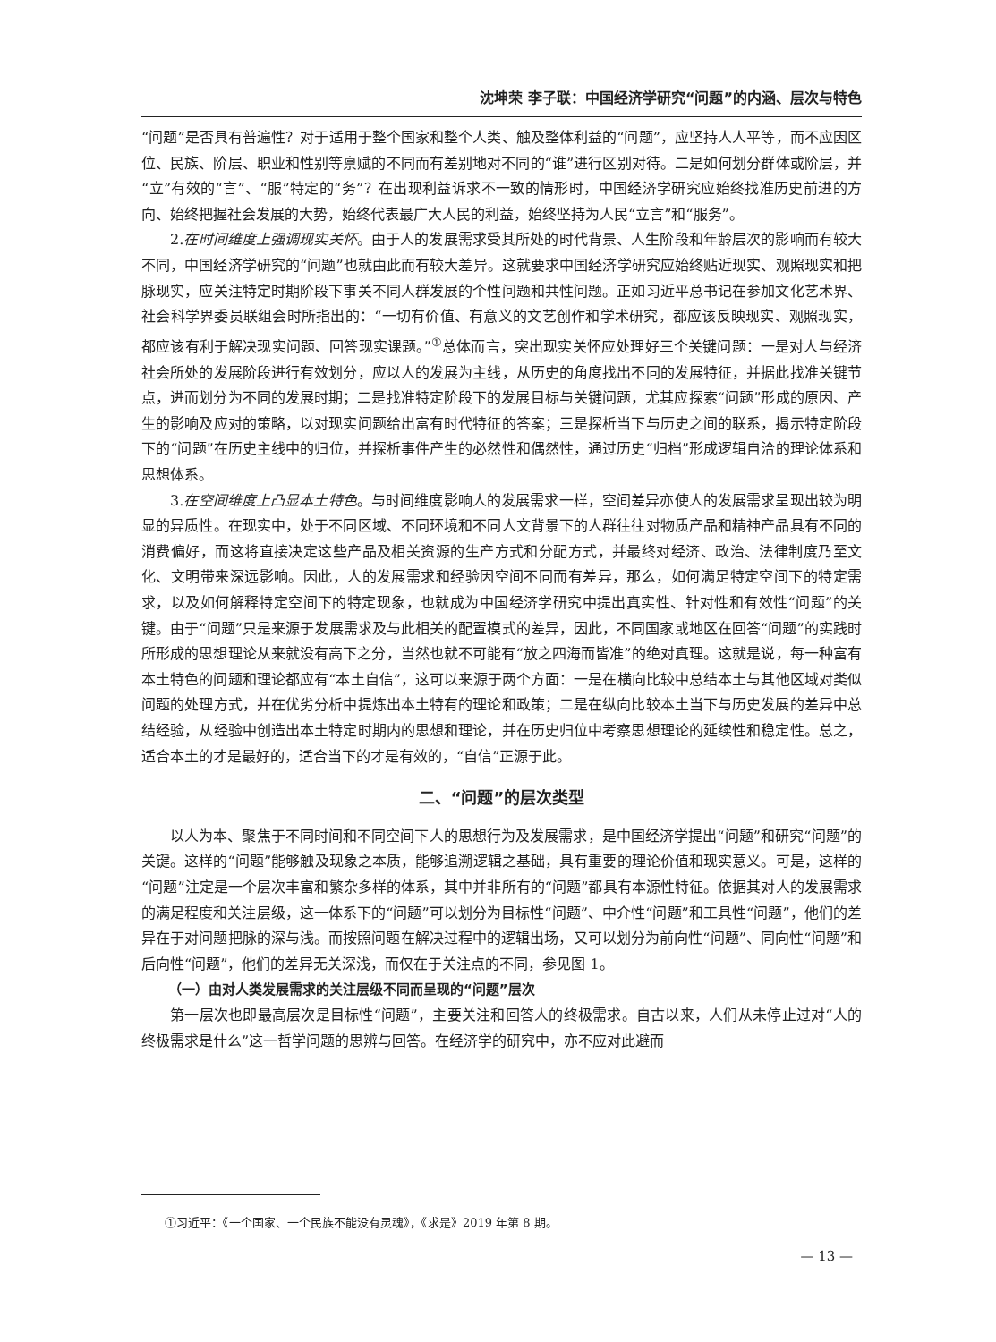沈坤荣 李子联：中国经济学研究“问题”的内涵、层次与特色
“问题”是否具有普遍性？对于适用于整个国家和整个人类、触及整体利益的“问题”，应坚持人人平等，而不应因区位、民族、阶层、职业和性别等禀赋的不同而有差别地对不同的“谁”进行区别对待。二是如何划分群体或阶层，并“立”有效的“言”、“服”特定的“务”？在出现利益诉求不一致的情形时，中国经济学研究应始终找准历史前进的方向、始终把握社会发展的大势，始终代表最广大人民的利益，始终坚持为人民“立言”和“服务”。
2.在时间维度上强调现实关怀。由于人的发展需求受其所处的时代背景、人生阶段和年龄层次的影响而有较大不同，中国经济学研究的“问题”也就由此而有较大差异。这就要求中国经济学研究应始终贴近现实、观照现实和把脉现实，应关注特定时期阶段下事关不同人群发展的个性问题和共性问题。正如习近平总书记在参加文化艺术界、社会科学界委员联组会时所指出的：“一切有价值、有意义的文艺创作和学术研究，都应该反映现实、观照现实，都应该有利于解决现实问题、回答现实课题。”<sup>①</sup>总体而言，突出现实关怀应处理好三个关键问题：一是对人与经济社会所处的发展阶段进行有效划分，应以人的发展为主线，从历史的角度找出不同的发展特征，并据此找准关键节点，进而划分为不同的发展时期；二是找准特定阶段下的发展目标与关键问题，尤其应探索“问题”形成的原因、产生的影响及应对的策略，以对现实问题给出富有时代特征的答案；三是探析当下与历史之间的联系，揭示特定阶段下的“问题”在历史主线中的归位，并探析事件产生的必然性和偶然性，通过历史“归档”形成逻辑自洽的理论体系和思想体系。
3.在空间维度上凸显本土特色。与时间维度影响人的发展需求一样，空间差异亦使人的发展需求呈现出较为明显的异质性。在现实中，处于不同区域、不同环境和不同人文背景下的人群往往对物质产品和精神产品具有不同的消费偏好，而这将直接决定这些产品及相关资源的生产方式和分配方式，并最终对经济、政治、法律制度乃至文化、文明带来深远影响。因此，人的发展需求和经验因空间不同而有差异，那么，如何满足特定空间下的特定需求，以及如何解释特定空间下的特定现象，也就成为中国经济学研究中提出真实性、针对性和有效性“问题”的关键。由于“问题”只是来源于发展需求及与此相关的配置模式的差异，因此，不同国家或地区在回答“问题”的实践时所形成的思想理论从来就没有高下之分，当然也就不可能有“放之四海而皆准”的绝对真理。这就是说，每一种富有本土特色的问题和理论都应有“本土自信”，这可以来源于两个方面：一是在横向比较中总结本土与其他区域对类似问题的处理方式，并在优劣分析中提炼出本土特有的理论和政策；二是在纵向比较本土当下与历史发展的差异中总结经验，从经验中创造出本土特定时期内的思想和理论，并在历史归位中考察思想理论的延续性和稳定性。总之，适合本土的才是最好的，适合当下的才是有效的，“自信”正源于此。
二、“问题”的层次类型
以人为本、聚焦于不同时间和不同空间下人的思想行为及发展需求，是中国经济学提出“问题”和研究“问题”的关键。这样的“问题”能够触及现象之本质，能够追溯逻辑之基础，具有重要的理论价值和现实意义。可是，这样的“问题”注定是一个层次丰富和繁杂多样的体系，其中并非所有的“问题”都具有本源性特征。依据其对人的发展需求的满足程度和关注层级，这一体系下的“问题”可以划分为目标性“问题”、中介性“问题”和工具性“问题”，他们的差异在于对问题把脉的深与浅。而按照问题在解决过程中的逻辑出场，又可以划分为前向性“问题”、同向性“问题”和后向性“问题”，他们的差异无关深浅，而仅在于关注点的不同，参见图 1。
（一）由对人类发展需求的关注层级不同而呈现的“问题”层次
第一层次也即最高层次是目标性“问题”，主要关注和回答人的终极需求。自古以来，人们从未停止过对“人的终极需求是什么”这一哲学问题的思辨与回答。在经济学的研究中，亦不应对此避而
①习近平：《一个国家、一个民族不能没有灵魂》，《求是》2019 年第 8 期。
— 13 —